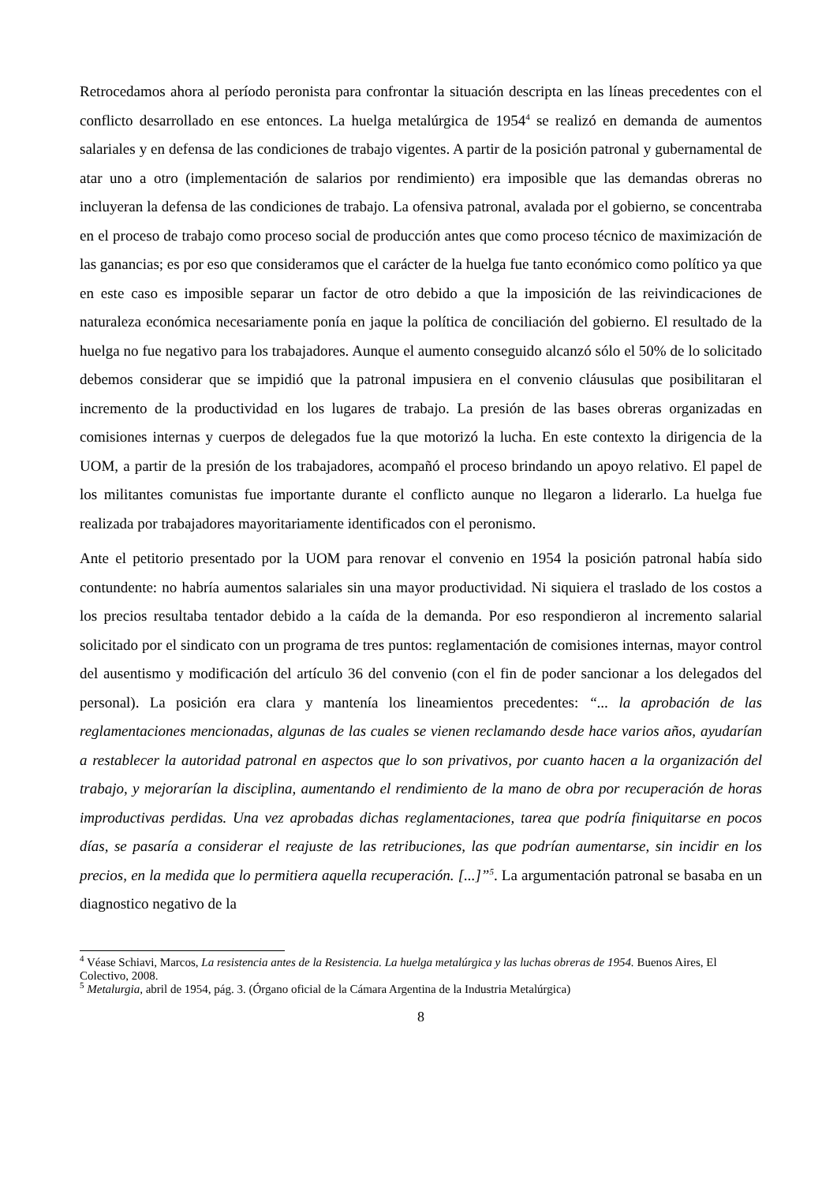Retrocedamos ahora al período peronista para confrontar la situación descripta en las líneas precedentes con el conflicto desarrollado en ese entonces. La huelga metalúrgica de 1954<sup>4</sup> se realizó en demanda de aumentos salariales y en defensa de las condiciones de trabajo vigentes. A partir de la posición patronal y gubernamental de atar uno a otro (implementación de salarios por rendimiento) era imposible que las demandas obreras no incluyeran la defensa de las condiciones de trabajo. La ofensiva patronal, avalada por el gobierno, se concentraba en el proceso de trabajo como proceso social de producción antes que como proceso técnico de maximización de las ganancias; es por eso que consideramos que el carácter de la huelga fue tanto económico como político ya que en este caso es imposible separar un factor de otro debido a que la imposición de las reivindicaciones de naturaleza económica necesariamente ponía en jaque la política de conciliación del gobierno. El resultado de la huelga no fue negativo para los trabajadores. Aunque el aumento conseguido alcanzó sólo el 50% de lo solicitado debemos considerar que se impidió que la patronal impusiera en el convenio cláusulas que posibilitaran el incremento de la productividad en los lugares de trabajo. La presión de las bases obreras organizadas en comisiones internas y cuerpos de delegados fue la que motorizó la lucha. En este contexto la dirigencia de la UOM, a partir de la presión de los trabajadores, acompañó el proceso brindando un apoyo relativo. El papel de los militantes comunistas fue importante durante el conflicto aunque no llegaron a liderarlo. La huelga fue realizada por trabajadores mayoritariamente identificados con el peronismo.
Ante el petitorio presentado por la UOM para renovar el convenio en 1954 la posición patronal había sido contundente: no habría aumentos salariales sin una mayor productividad. Ni siquiera el traslado de los costos a los precios resultaba tentador debido a la caída de la demanda. Por eso respondieron al incremento salarial solicitado por el sindicato con un programa de tres puntos: reglamentación de comisiones internas, mayor control del ausentismo y modificación del artículo 36 del convenio (con el fin de poder sancionar a los delegados del personal). La posición era clara y mantenía los lineamientos precedentes: “... la aprobación de las reglamentaciones mencionadas, algunas de las cuales se vienen reclamando desde hace varios años, ayudarían a restablecer la autoridad patronal en aspectos que lo son privativos, por cuanto hacen a la organización del trabajo, y mejorarían la disciplina, aumentando el rendimiento de la mano de obra por recuperación de horas improductivas perdidas. Una vez aprobadas dichas reglamentaciones, tarea que podría finiquitarse en pocos días, se pasaría a considerar el reajuste de las retribuciones, las que podrían aumentarse, sin incidir en los precios, en la medida que lo permitiera aquella recuperación. [...]”<sup>5</sup>. La argumentación patronal se basaba en un diagnostico negativo de la
<sup>4</sup> Véase Schiavi, Marcos, La resistencia antes de la Resistencia. La huelga metalúrgica y las luchas obreras de 1954. Buenos Aires, El Colectivo, 2008.
<sup>5</sup> Metalurgia, abril de 1954, pág. 3. (Órgano oficial de la Cámara Argentina de la Industria Metalúrgica)
8